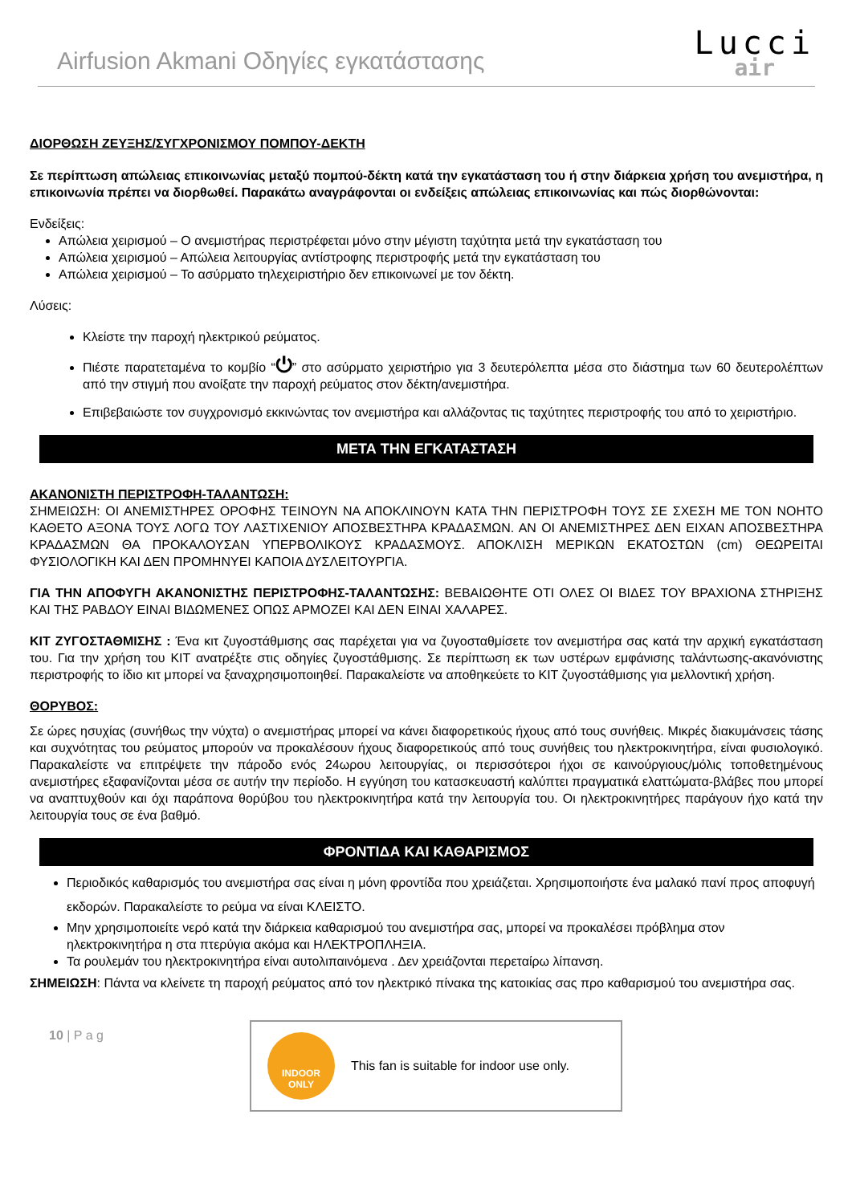Airfusion Akmani Οδηγίες εγκατάστασης
Lucci
air
ΔΙΟΡΘΩΣΗ ΖΕΥΞΗΣ/ΣΥΓΧΡΟΝΙΣΜΟΥ ΠΟΜΠΟΥ-ΔΕΚΤΗ
Σε περίπτωση απώλειας επικοινωνίας μεταξύ πομπού-δέκτη κατά την εγκατάσταση του ή στην διάρκεια χρήση του ανεμιστήρα, η επικοινωνία πρέπει να διορθωθεί. Παρακάτω αναγράφονται οι ενδείξεις απώλειας επικοινωνίας και πώς διορθώνονται:
Ενδείξεις:
Απώλεια χειρισμού – Ο ανεμιστήρας περιστρέφεται μόνο στην μέγιστη ταχύτητα μετά την εγκατάσταση του
Απώλεια χειρισμού – Απώλεια λειτουργίας αντίστροφης περιστροφής μετά την εγκατάσταση του
Απώλεια χειρισμού – Το ασύρματο τηλεχειριστήριο δεν επικοινωνεί με τον δέκτη.
Λύσεις:
Κλείστε την παροχή ηλεκτρικού ρεύματος.
Πιέστε παρατεταμένα το κομβίο “⏻” στο ασύρματο χειριστήριο για 3 δευτερόλεπτα μέσα στο διάστημα των 60 δευτερολέπτων από την στιγμή που ανοίξατε την παροχή ρεύματος στον δέκτη/ανεμιστήρα.
Επιβεβαιώστε τον συγχρονισμό εκκινώντας τον ανεμιστήρα και αλλάζοντας τις ταχύτητες περιστροφής του από το χειριστήριο.
ΜΕΤΑ ΤΗΝ ΕΓΚΑΤΑΣΤΑΣΗ
ΑΚΑΝΟΝΙΣΤΗ ΠΕΡΙΣΤΡΟΦΗ-ΤΑΛΑΝΤΩΣΗ:
ΣΗΜΕΙΩΣΗ: ΟΙ ΑΝΕΜΙΣΤΗΡΕΣ ΟΡΟΦΗΣ ΤΕΙΝΟΥΝ ΝΑ ΑΠΟΚΛΙΝΟΥΝ ΚΑΤΑ ΤΗΝ ΠΕΡΙΣΤΡΟΦΗ ΤΟΥΣ ΣΕ ΣΧΕΣΗ ΜΕ ΤΟΝ ΝΟΗΤΟ ΚΑΘΕΤΟ ΑΞΟΝΑ ΤΟΥΣ ΛΟΓΩ ΤΟΥ ΛΑΣΤΙΧΕΝΙΟΥ ΑΠΟΣΒΕΣΤΗΡΑ ΚΡΑΔΑΣΜΩΝ. ΑΝ ΟΙ ΑΝΕΜΙΣΤΗΡΕΣ ΔΕΝ ΕΙΧΑΝ ΑΠΟΣΒΕΣΤΗΡΑ ΚΡΑΔΑΣΜΩΝ ΘΑ ΠΡΟΚΑΛΟΥΣΑΝ ΥΠΕΡΒΟΛΙΚΟΥΣ ΚΡΑΔΑΣΜΟΥΣ. ΑΠΟΚΛΙΣΗ ΜΕΡΙΚΩΝ ΕΚΑΤΟΣΤΩΝ (cm) ΘΕΩΡΕΙΤΑΙ ΦΥΣΙΟΛΟΓΙΚΗ ΚΑΙ ΔΕΝ ΠΡΟΜΗΝΥΕΙ ΚΑΠΟΙΑ ΔΥΣΛΕΙΤΟΥΡΓΙΑ.
ΓΙΑ ΤΗΝ ΑΠΟΦΥΓΗ ΑΚΑΝΟΝΙΣΤΗΣ ΠΕΡΙΣΤΡΟΦΗΣ-ΤΑΛΑΝΤΩΣΗΣ: ΒΕΒΑΙΩΘΗΤΕ ΟΤΙ ΟΛΕΣ ΟΙ ΒΙΔΕΣ ΤΟΥ ΒΡΑΧΙΟΝΑ ΣΤΗΡΙΞΗΣ ΚΑΙ ΤΗΣ ΡΑΒΔΟΥ ΕΙΝΑΙ ΒΙΔΩΜΕΝΕΣ ΟΠΩΣ ΑΡΜΟΖΕΙ ΚΑΙ ΔΕΝ ΕΙΝΑΙ ΧΑΛΑΡΕΣ.
ΚΙΤ ΖΥΓΟΣΤΑΘΜΙΣΗΣ : Ένα κιτ ζυγοστάθμισης σας παρέχεται για να ζυγοσταθμίσετε τον ανεμιστήρα σας κατά την αρχική εγκατάσταση του. Για την χρήση του ΚΙΤ ανατρέξτε στις οδηγίες ζυγοστάθμισης. Σε περίπτωση εκ των υστέρων εμφάνισης ταλάντωσης-ακανόνιστης περιστροφής το ίδιο κιτ μπορεί να ξαναχρησιμοποιηθεί. Παρακαλείστε να αποθηκεύετε το ΚΙΤ ζυγοστάθμισης για μελλοντική χρήση.
ΘΟΡΥΒΟΣ:
Σε ώρες ησυχίας (συνήθως την νύχτα) ο ανεμιστήρας μπορεί να κάνει διαφορετικούς ήχους από τους συνήθεις. Μικρές διακυμάνσεις τάσης και συχνότητας του ρεύματος μπορούν να προκαλέσουν ήχους διαφορετικούς από τους συνήθεις του ηλεκτροκινητήρα, είναι φυσιολογικό. Παρακαλείστε να επιτρέψετε την πάροδο ενός 24ωρου λειτουργίας, οι περισσότεροι ήχοι σε καινούργιους/μόλις τοποθετημένους ανεμιστήρες εξαφανίζονται μέσα σε αυτήν την περίοδο. Η εγγύηση του κατασκευαστή καλύπτει πραγματικά ελαττώματα-βλάβες που μπορεί να αναπτυχθούν και όχι παράπονα θορύβου του ηλεκτροκινητήρα κατά την λειτουργία του. Οι ηλεκτροκινητήρες παράγουν ήχο κατά την λειτουργία τους σε ένα βαθμό.
ΦΡΟΝΤΙΔΑ ΚΑΙ ΚΑΘΑΡΙΣΜΟΣ
Περιοδικός καθαρισμός του ανεμιστήρα σας είναι η μόνη φροντίδα που χρειάζεται. Χρησιμοποιήστε ένα μαλακό πανί προς αποφυγή εκδορών. Παρακαλείστε το ρεύμα να είναι ΚΛΕΙΣΤΟ.
Μην χρησιμοποιείτε νερό κατά την διάρκεια καθαρισμού του ανεμιστήρα σας, μπορεί να προκαλέσει πρόβλημα στον ηλεκτροκινητήρα η στα πτερύγια ακόμα και ΗΛΕΚΤΡΟΠΛΗΞΙΑ.
Τα ρουλεμάν του ηλεκτροκινητήρα είναι αυτολιπαινόμενα . Δεν χρειάζονται περεταίρω λίπανση.
ΣΗΜΕΙΩΣΗ: Πάντα να κλείνετε τη παροχή ρεύματος από τον ηλεκτρικό πίνακα της κατοικίας σας προ καθαρισμού του ανεμιστήρα σας.
10 | P a g
INDOOR
ONLY
This fan is suitable for indoor use only.